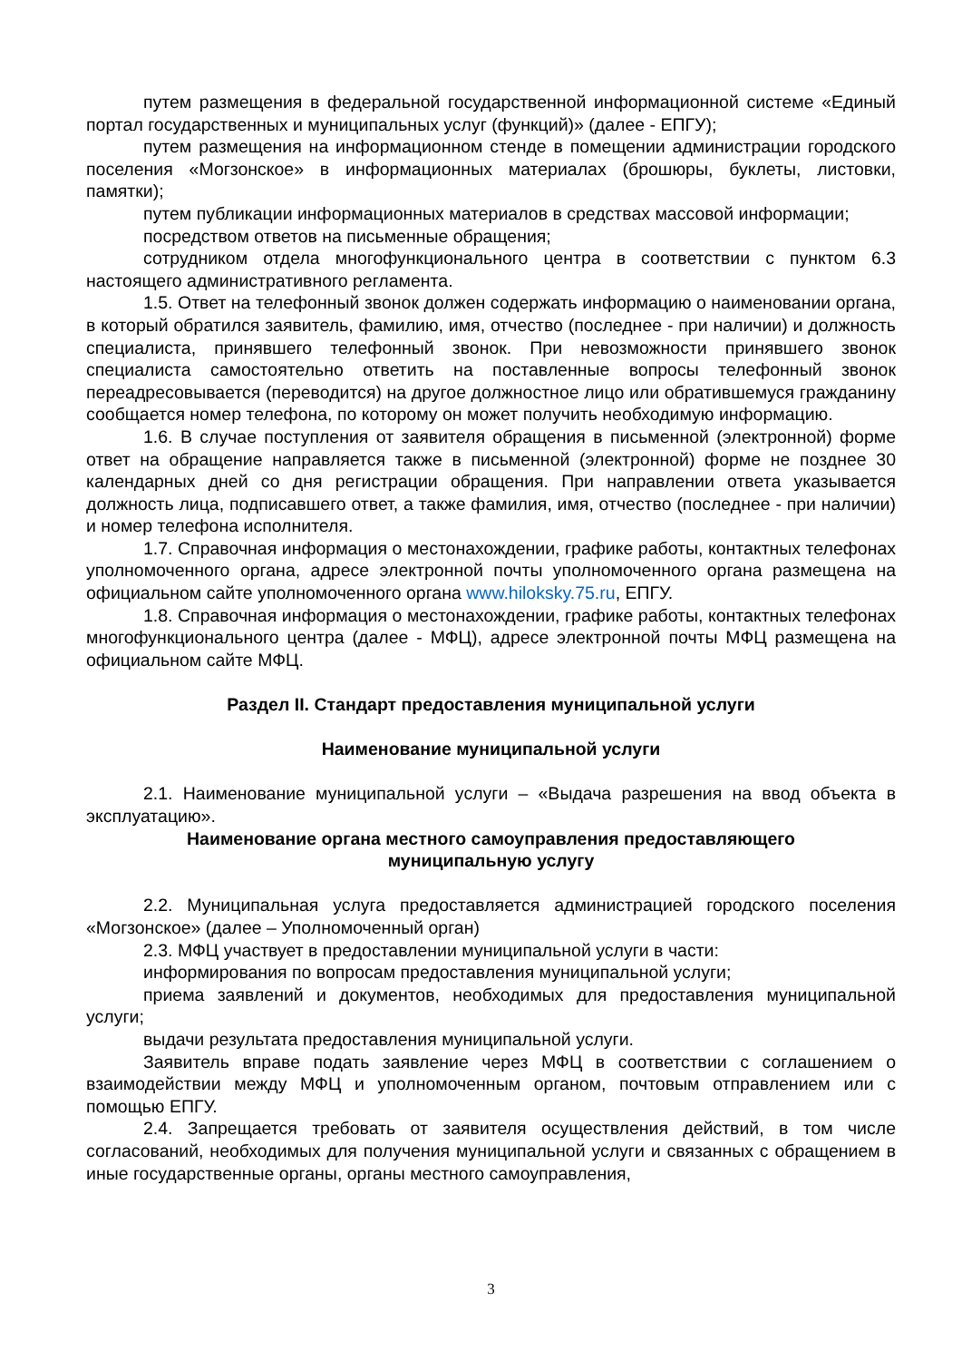путем размещения в федеральной государственной информационной системе «Единый портал государственных и муниципальных услуг (функций)» (далее - ЕПГУ);
путем размещения на информационном стенде в помещении администрации городского поселения «Могзонское» в информационных материалах (брошюры, буклеты, листовки, памятки);
путем публикации информационных материалов в средствах массовой информации;
посредством ответов на письменные обращения;
сотрудником отдела многофункционального центра в соответствии с пунктом 6.3 настоящего административного регламента.
1.5. Ответ на телефонный звонок должен содержать информацию о наименовании органа, в который обратился заявитель, фамилию, имя, отчество (последнее - при наличии) и должность специалиста, принявшего телефонный звонок. При невозможности принявшего звонок специалиста самостоятельно ответить на поставленные вопросы телефонный звонок переадресовывается (переводится) на другое должностное лицо или обратившемуся гражданину сообщается номер телефона, по которому он может получить необходимую информацию.
1.6. В случае поступления от заявителя обращения в письменной (электронной) форме ответ на обращение направляется также в письменной (электронной) форме не позднее 30 календарных дней со дня регистрации обращения. При направлении ответа указывается должность лица, подписавшего ответ, а также фамилия, имя, отчество (последнее - при наличии) и номер телефона исполнителя.
1.7. Справочная информация о местонахождении, графике работы, контактных телефонах уполномоченного органа, адресе электронной почты уполномоченного органа размещена на официальном сайте уполномоченного органа www.hiloksky.75.ru, ЕПГУ.
1.8. Справочная информация о местонахождении, графике работы, контактных телефонах многофункционального центра (далее - МФЦ), адресе электронной почты МФЦ размещена на официальном сайте МФЦ.
Раздел II. Стандарт предоставления муниципальной услуги
Наименование муниципальной услуги
2.1. Наименование муниципальной услуги – «Выдача разрешения на ввод объекта в эксплуатацию».
Наименование органа местного самоуправления предоставляющего
муниципальную услугу
2.2. Муниципальная услуга предоставляется администрацией городского поселения «Могзонское» (далее – Уполномоченный орган)
2.3. МФЦ участвует в предоставлении муниципальной услуги в части:
информирования по вопросам предоставления муниципальной услуги;
приема заявлений и документов, необходимых для предоставления муниципальной услуги;
выдачи результата предоставления муниципальной услуги.
Заявитель вправе подать заявление через МФЦ в соответствии с соглашением о взаимодействии между МФЦ и уполномоченным органом, почтовым отправлением или с помощью ЕПГУ.
2.4. Запрещается требовать от заявителя осуществления действий, в том числе согласований, необходимых для получения муниципальной услуги и связанных с обращением в иные государственные органы, органы местного самоуправления,
3